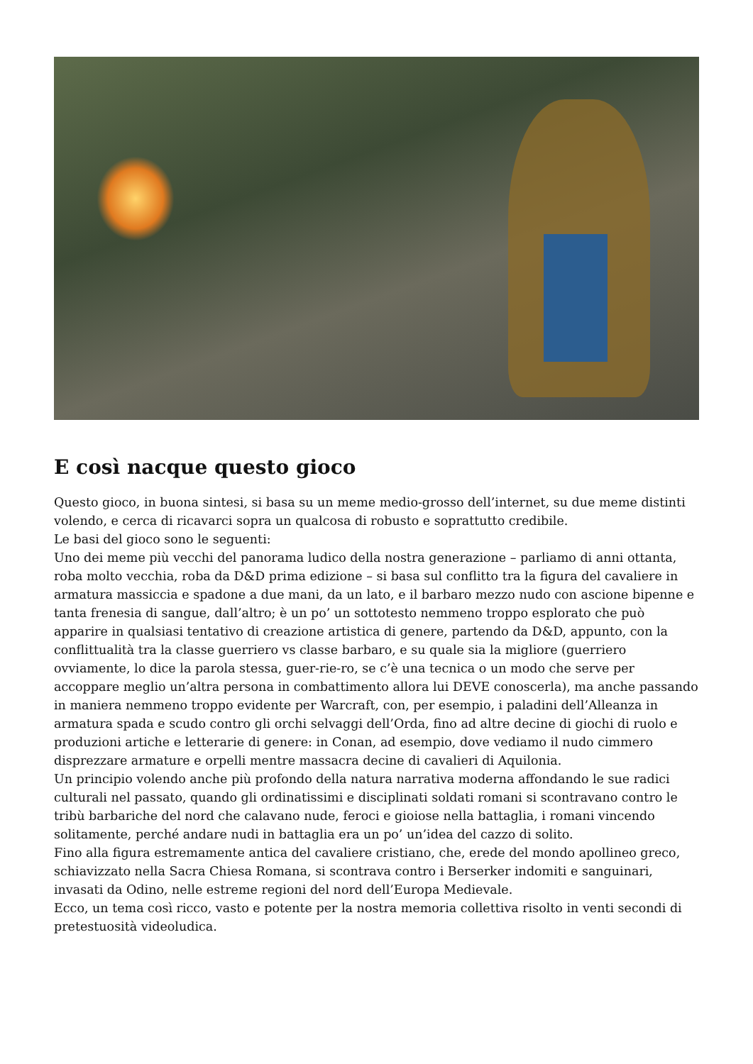E così nacque questo gioco
Questo gioco, in buona sintesi, si basa su un meme medio-grosso dell’internet, su due meme distinti volendo, e cerca di ricavarci sopra un qualcosa di robusto e soprattutto credibile.
Le basi del gioco sono le seguenti:
Uno dei meme più vecchi del panorama ludico della nostra generazione – parliamo di anni ottanta, roba molto vecchia, roba da D&D prima edizione – si basa sul conflitto tra la figura del cavaliere in armatura massiccia e spadone a due mani, da un lato, e il barbaro mezzo nudo con ascione bipenne e tanta frenesia di sangue, dall’altro; è un po’ un sottotesto nemmeno troppo esplorato che può apparire in qualsiasi tentativo di creazione artistica di genere, partendo da D&D, appunto, con la conflittualità tra la classe guerriero vs classe barbaro, e su quale sia la migliore (guerriero ovviamente, lo dice la parola stessa, guer-rie-ro, se c’è una tecnica o un modo che serve per accoppare meglio un’altra persona in combattimento allora lui DEVE conoscerla), ma anche passando in maniera nemmeno troppo evidente per Warcraft, con, per esempio, i paladini dell’Alleanza in armatura spada e scudo contro gli orchi selvaggi dell’Orda, fino ad altre decine di giochi di ruolo e produzioni artiche e letterarie di genere: in Conan, ad esempio, dove vediamo il nudo cimmero disprezzare armature e orpelli mentre massacra decine di cavalieri di Aquilonia.
Un principio volendo anche più profondo della natura narrativa moderna affondando le sue radici culturali nel passato, quando gli ordinatissimi e disciplinati soldati romani si scontravano contro le tribù barbariche del nord che calavano nude, feroci e gioiose nella battaglia, i romani vincendo solitamente, perché andare nudi in battaglia era un po’ un’idea del cazzo di solito.
Fino alla figura estremamente antica del cavaliere cristiano, che, erede del mondo apollineo greco, schiavizzato nella Sacra Chiesa Romana, si scontrava contro i Berserker indomiti e sanguinari, invasati da Odino, nelle estreme regioni del nord dell’Europa Medievale.
Ecco, un tema così ricco, vasto e potente per la nostra memoria collettiva risolto in venti secondi di pretestuosità videoludica.